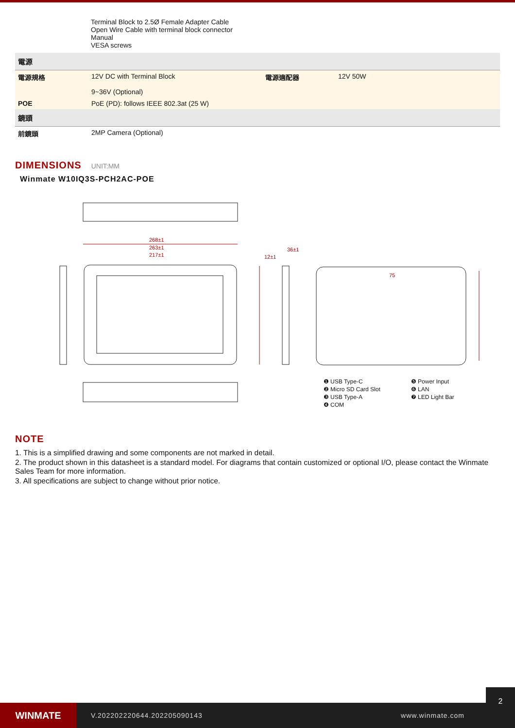Terminal Block to 2.5Ø Female Adapter Cable
Open Wire Cable with terminal block connector
Manual
VESA screws
| 電源 | | | |
| 電源規格 | 12V DC with Terminal Block 9~36V (Optional) | 電源適配器 | 12V 50W |
| POE | PoE (PD): follows IEEE 802.3at (25 W) | | |
| 鏡頭 | | | |
| 前鏡頭 | 2MP Camera (Optional) | | |
DIMENSIONS UNIT:MM
Winmate W10IQ3S-PCH2AC-POE
268±1
263±1
217±1
12±1
36±1
75
❶ USB Type-C ❺ Power Input ❷ Micro SD Card Slot ❻ LAN ❸ USB Type-A ❼ LED Light Bar ❹ COM
NOTE
1. This is a simplified drawing and some components are not marked in detail.
2. The product shown in this datasheet is a standard model. For diagrams that contain customized or optional I/O, please contact the Winmate Sales Team for more information.
3. All specifications are subject to change without prior notice.
WINMATE
V.202202220644.202205090143 www.winmate.com
2